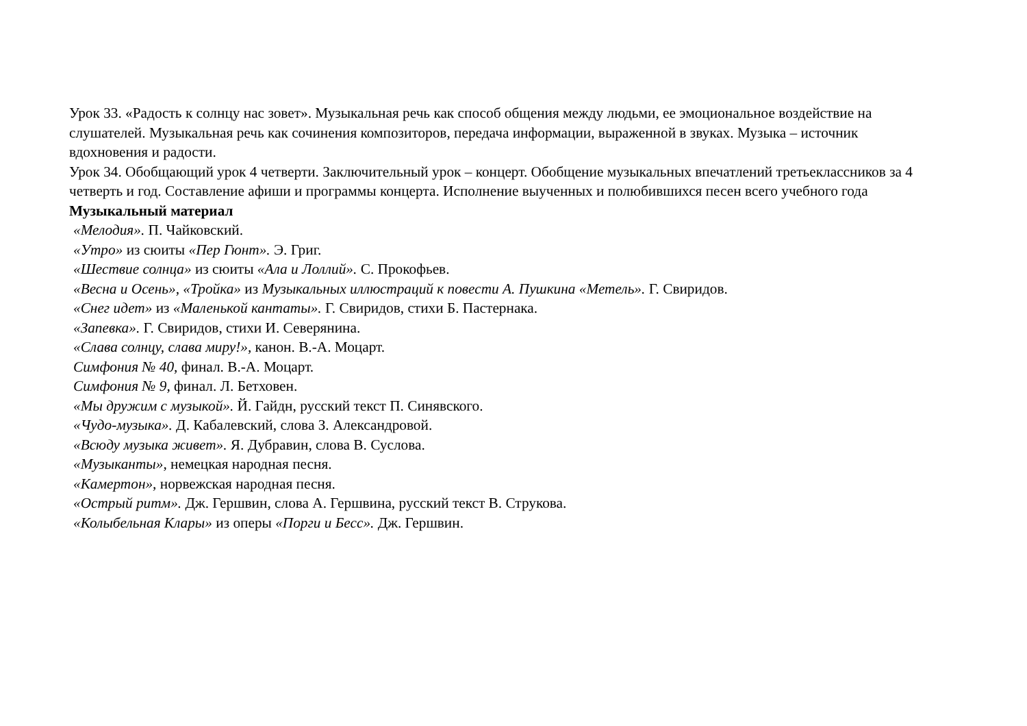Урок 33. «Радость к солнцу нас зовет». Музыкальная речь как способ общения между людьми, ее эмоциональное воздействие на слушателей. Музыкальная речь как сочинения композиторов, передача информации, выраженной в звуках. Музыка – источник вдохновения и радости.
Урок 34. Обобщающий урок 4 четверти. Заключительный урок – концерт. Обобщение музыкальных впечатлений третьеклассников за 4 четверть и год. Составление афиши и программы концерта. Исполнение выученных и полюбившихся песен всего учебного года
Музыкальный материал
«Мелодия». П. Чайковский.
«Утро» из сюиты «Пер Гюнт». Э. Григ.
«Шествие солнца» из сюиты «Ала и Лоллий». С. Прокофьев.
«Весна и Осень», «Тройка» из Музыкальных иллюстраций к повести А. Пушкина «Метель». Г. Свиридов.
«Снег идет» из «Маленькой кантаты». Г. Свиридов, стихи Б. Пастернака.
«Запевка». Г. Свиридов, стихи И. Северянина.
«Слава солнцу, слава миру!», канон. В.-А. Моцарт.
Симфония № 40, финал. В.-А. Моцарт.
Симфония № 9, финал. Л. Бетховен.
«Мы дружим с музыкой». Й. Гайдн, русский текст П. Синявского.
«Чудо-музыка». Д. Кабалевский, слова З. Александровой.
«Всюду музыка живет». Я. Дубравин, слова В. Суслова.
«Музыканты», немецкая народная песня.
«Камертон», норвежская народная песня.
«Острый ритм». Дж. Гершвин, слова А. Гершвина, русский текст В. Струкова.
«Колыбельная Клары» из оперы «Порги и Бесс». Дж. Гершвин.